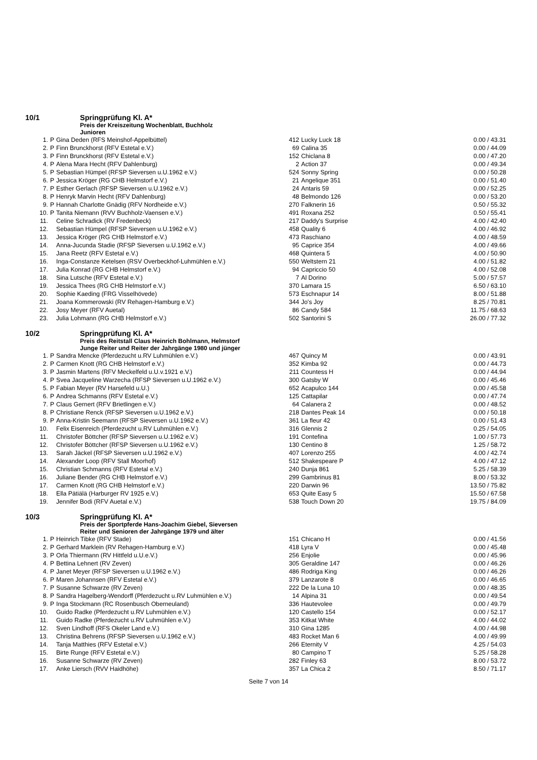10/1 Springprüfung Kl. A*
Preis der Kreiszeitung Wochenblatt, Buchholz
Junioren
| 1. | P | Gina Deden (RFS Meinshof-Appelbüttel) | 412 | Lucky Luck 18 | 0.00 / 43.31 |
| 2. | P | Finn Brunckhorst (RFV Estetal e.V.) | 69 | Calina 35 | 0.00 / 44.09 |
| 3. | P | Finn Brunckhorst (RFV Estetal e.V.) | 152 | Chiclana 8 | 0.00 / 47.20 |
| 4. | P | Alena Mara Hecht (RFV Dahlenburg) | 2 | Action 37 | 0.00 / 49.34 |
| 5. | P | Sebastian Hümpel (RFSP Sieversen u.U.1962 e.V.) | 524 | Sonny Spring | 0.00 / 50.28 |
| 6. | P | Jessica Kröger (RG CHB Helmstorf e.V.) | 21 | Angelique 351 | 0.00 / 51.40 |
| 7. | P | Esther Gerlach (RFSP Sieversen u.U.1962 e.V.) | 24 | Antaris 59 | 0.00 / 52.25 |
| 8. | P | Henryk Marvin Hecht (RFV Dahlenburg) | 48 | Belmondo 126 | 0.00 / 53.20 |
| 9. | P | Hannah Charlotte Gnädig (RFV Nordheide e.V.) | 270 | Falknerin 16 | 0.50 / 55.32 |
| 10. | P | Tanita Niemann (RVV Buchholz-Vaensen e.V.) | 491 | Roxana 252 | 0.50 / 55.41 |
| 11. | | Celine Schradick (RV Fredenbeck) | 217 | Daddy's Surprise | 4.00 / 42.40 |
| 12. | | Sebastian Hümpel (RFSP Sieversen u.U.1962 e.V.) | 458 | Quality 6 | 4.00 / 46.92 |
| 13. | | Jessica Kröger (RG CHB Helmstorf e.V.) | 473 | Raschiano | 4.00 / 48.59 |
| 14. | | Anna-Jucunda Stadie (RFSP Sieversen u.U.1962 e.V.) | 95 | Caprice 354 | 4.00 / 49.66 |
| 15. | | Jana Reetz (RFV Estetal e.V.) | 468 | Quintera 5 | 4.00 / 50.90 |
| 16. | | Inga-Constanze Ketelsen (RSV Overbeckhof-Luhmühlen e.V.) | 550 | Weltstern 21 | 4.00 / 51.82 |
| 17. | | Julia Konrad (RG CHB Helmstorf e.V.) | 94 | Capriccio 50 | 4.00 / 52.08 |
| 18. | | Sina Lutsche (RFV Estetal e.V.) | 7 | Al Dorino | 5.00 / 57.57 |
| 19. | | Jessica Thees (RG CHB Helmstorf e.V.) | 370 | Lamara 15 | 6.50 / 63.10 |
| 20. | | Sophie Kaeding (FRG Visselhövede) | 573 | Eschnapur 14 | 8.00 / 51.88 |
| 21. | | Joana Kommerowski (RV Rehagen-Hamburg e.V.) | 344 | Jo's Joy | 8.25 / 70.81 |
| 22. | | Josy Meyer (RFV Auetal) | 86 | Candy 584 | 11.75 / 68.63 |
| 23. | | Julia Lohmann (RG CHB Helmstorf e.V.) | 502 | Santorini S | 26.00 / 77.32 |
10/2 Springprüfung Kl. A*
Preis des Reitstall Claus Heinrich Bohlmann, Helmstorf
Junge Reiter und Reiter der Jahrgänge 1980 und jünger
| 1. | P | Sandra Mencke (Pferdezucht u.RV Luhmühlen e.V.) | 467 | Quincy M | 0.00 / 43.91 |
| 2. | P | Carmen Knott (RG CHB Helmstorf e.V.) | 352 | Kimba 92 | 0.00 / 44.73 |
| 3. | P | Jasmin Martens (RFV Meckelfeld u.U.v.1921 e.V.) | 211 | Countess H | 0.00 / 44.94 |
| 4. | P | Svea Jacqueline Warzecha (RFSP Sieversen u.U.1962 e.V.) | 300 | Gatsby W | 0.00 / 45.46 |
| 5. | P | Fabian Meyer (RV Harsefeld u.U.) | 652 | Acapulco 144 | 0.00 / 45.58 |
| 6. | P | Andrea Schmanns (RFV Estetal e.V.) | 125 | Cattapilar | 0.00 / 47.74 |
| 7. | P | Claus Gernert (RFV Brietlingen e.V.) | 64 | Calanera 2 | 0.00 / 48.52 |
| 8. | P | Christiane Renck (RFSP Sieversen u.U.1962 e.V.) | 218 | Dantes Peak 14 | 0.00 / 50.18 |
| 9. | P | Anna-Kristin Seemann (RFSP Sieversen u.U.1962 e.V.) | 361 | La fleur 42 | 0.00 / 51.43 |
| 10. | | Felix Eisenreich (Pferdezucht u.RV Luhmühlen e.V.) | 316 | Glennis 2 | 0.25 / 54.05 |
| 11. | | Christofer Böttcher (RFSP Sieversen u.U.1962 e.V.) | 191 | Contefina | 1.00 / 57.73 |
| 12. | | Christofer Böttcher (RFSP Sieversen u.U.1962 e.V.) | 130 | Centino 8 | 1.25 / 58.72 |
| 13. | | Sarah Jäckel (RFSP Sieversen u.U.1962 e.V.) | 407 | Lorenzo 255 | 4.00 / 42.74 |
| 14. | | Alexander Loop (RFV Stall Moorhof) | 512 | Shakespeare P | 4.00 / 47.12 |
| 15. | | Christian Schmanns (RFV Estetal e.V.) | 240 | Dunja 861 | 5.25 / 58.39 |
| 16. | | Juliane Bender (RG CHB Helmstorf e.V.) | 299 | Gambrinus 81 | 8.00 / 53.32 |
| 17. | | Carmen Knott (RG CHB Helmstorf e.V.) | 220 | Darwin 96 | 13.50 / 75.82 |
| 18. | | Ella Pätiälä (Harburger RV 1925 e.V.) | 653 | Quite Easy 5 | 15.50 / 67.58 |
| 19. | | Jennifer Bodi (RFV Auetal e.V.) | 538 | Touch Down 20 | 19.75 / 84.09 |
10/3 Springprüfung Kl. A*
Preis der Sportpferde Hans-Joachim Giebel, Sieversen
Reiter und Senioren der Jahrgänge 1979 und älter
| 1. | P | Heinrich Tibke (RFV Stade) | 151 | Chicano H | 0.00 / 41.56 |
| 2. | P | Gerhard Marklein (RV Rehagen-Hamburg e.V.) | 418 | Lyra V | 0.00 / 45.48 |
| 3. | P | Orla Thiermann (RV Hittfeld u.U.e.V.) | 256 | Enjolie | 0.00 / 45.96 |
| 4. | P | Bettina Lehnert (RV Zeven) | 305 | Geraldine 147 | 0.00 / 46.26 |
| 4. | P | Janet Meyer (RFSP Sieversen u.U.1962 e.V.) | 486 | Rodriga King | 0.00 / 46.26 |
| 6. | P | Maren Johannsen (RFV Estetal e.V.) | 379 | Lanzarote 8 | 0.00 / 46.65 |
| 7. | P | Susanne Schwarze (RV Zeven) | 222 | De la Luna 10 | 0.00 / 48.35 |
| 8. | P | Sandra Hagelberg-Wendorff (Pferdezucht u.RV Luhmühlen e.V.) | 14 | Alpina 31 | 0.00 / 49.54 |
| 9. | P | Inga Stockmann (RC Rosenbusch Oberneuland) | 336 | Hautevolee | 0.00 / 49.79 |
| 10. | | Guido Radke (Pferdezucht u.RV Luhmühlen e.V.) | 120 | Castello 154 | 0.00 / 52.17 |
| 11. | | Guido Radke (Pferdezucht u.RV Luhmühlen e.V.) | 353 | Kitkat White | 4.00 / 44.02 |
| 12. | | Sven Lindhoff (RFS Okeler Land e.V.) | 310 | Gina 1285 | 4.00 / 44.98 |
| 13. | | Christina Behrens (RFSP Sieversen u.U.1962 e.V.) | 483 | Rocket Man 6 | 4.00 / 49.99 |
| 14. | | Tanja Matthies (RFV Estetal e.V.) | 266 | Eternity V | 4.25 / 54.03 |
| 15. | | Birte Runge (RFV Estetal e.V.) | 80 | Campino T | 5.25 / 58.28 |
| 16. | | Susanne Schwarze (RV Zeven) | 282 | Finley 63 | 8.00 / 53.72 |
| 17. | | Anke Liersch (RVV Haidhöhe) | 357 | La Chica 2 | 8.50 / 71.17 |
Seite 7 von 14